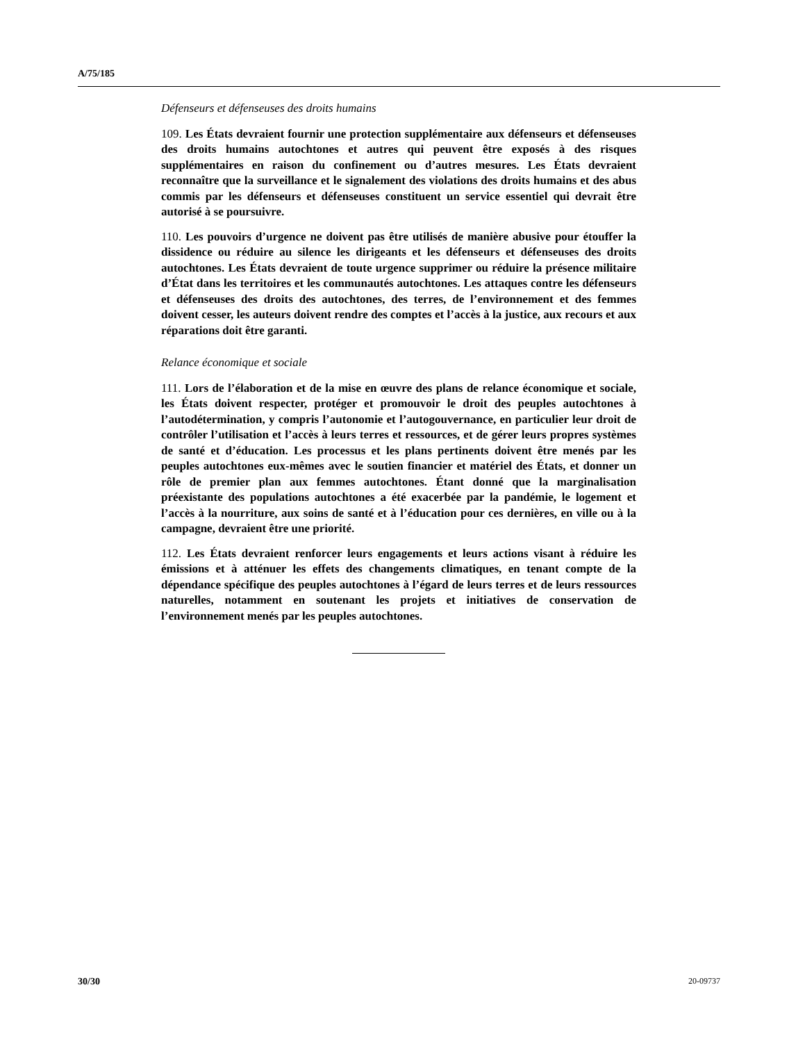A/75/185
Défenseurs et défenseuses des droits humains
109. Les États devraient fournir une protection supplémentaire aux défenseurs et défenseuses des droits humains autochtones et autres qui peuvent être exposés à des risques supplémentaires en raison du confinement ou d’autres mesures. Les États devraient reconnaître que la surveillance et le signalement des violations des droits humains et des abus commis par les défenseurs et défenseuses constituent un service essentiel qui devrait être autorisé à se poursuivre.
110. Les pouvoirs d’urgence ne doivent pas être utilisés de manière abusive pour étouffer la dissidence ou réduire au silence les dirigeants et les défenseurs et défenseuses des droits autochtones. Les États devraient de toute urgence supprimer ou réduire la présence militaire d’État dans les territoires et les communautés autochtones. Les attaques contre les défenseurs et défenseuses des droits des autochtones, des terres, de l’environnement et des femmes doivent cesser, les auteurs doivent rendre des comptes et l’accès à la justice, aux recours et aux réparations doit être garanti.
Relance économique et sociale
111. Lors de l’élaboration et de la mise en œuvre des plans de relance économique et sociale, les États doivent respecter, protéger et promouvoir le droit des peuples autochtones à l’autodétermination, y compris l’autonomie et l’autogouvernance, en particulier leur droit de contrôler l’utilisation et l’accès à leurs terres et ressources, et de gérer leurs propres systèmes de santé et d’éducation. Les processus et les plans pertinents doivent être menés par les peuples autochtones eux-mêmes avec le soutien financier et matériel des États, et donner un rôle de premier plan aux femmes autochtones. Étant donné que la marginalisation préexistante des populations autochtones a été exacerbée par la pandémie, le logement et l’accès à la nourriture, aux soins de santé et à l’éducation pour ces dernières, en ville ou à la campagne, devraient être une priorité.
112. Les États devraient renforcer leurs engagements et leurs actions visant à réduire les émissions et à atténuer les effets des changements climatiques, en tenant compte de la dépendance spécifique des peuples autochtones à l’égard de leurs terres et de leurs ressources naturelles, notamment en soutenant les projets et initiatives de conservation de l’environnement menés par les peuples autochtones.
30/30 20-09737